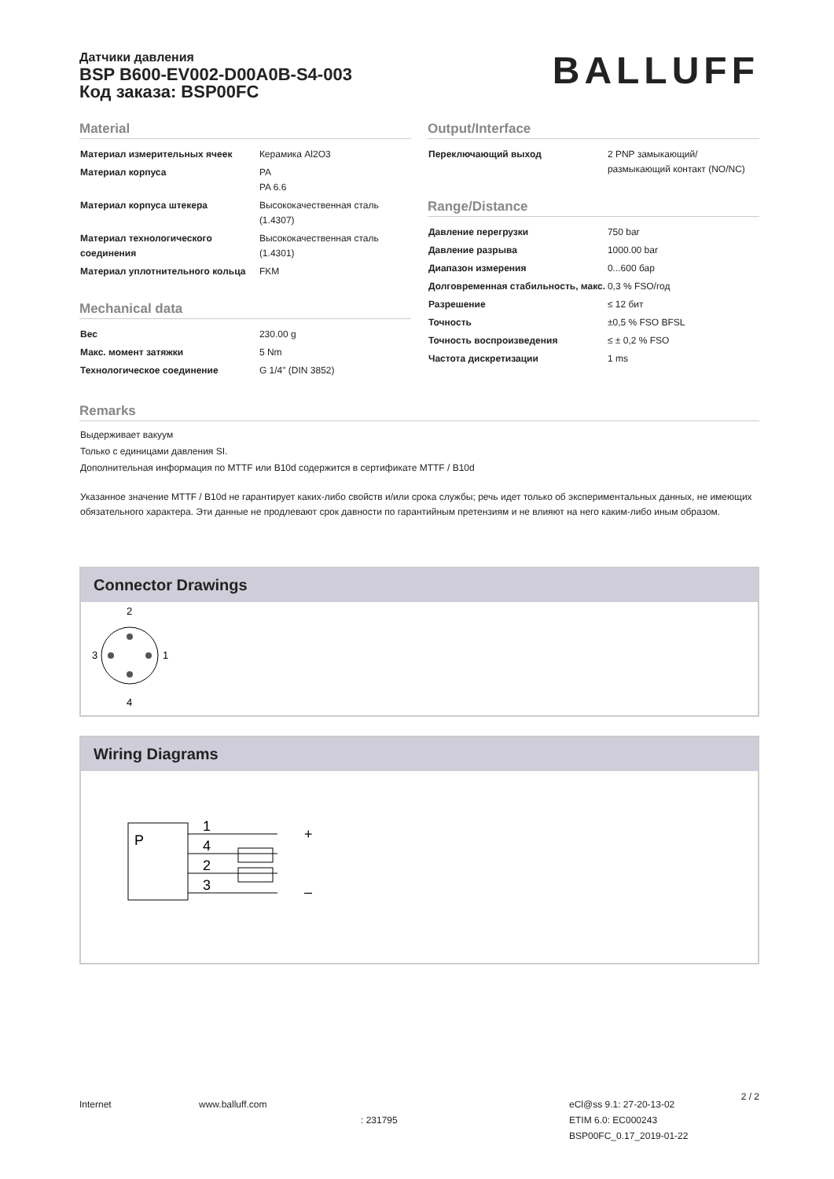Датчики давления
BSP B600-EV002-D00A0B-S4-003
Код заказа: BSP00FC
BALLUFF
Material
| Материал измерительных ячеек | Керамика Al2O3 |
| Материал корпуса | PA PA 6.6 |
| Материал корпуса штекера | Высококачественная сталь (1.4307) |
| Материал технологического соединения | Высококачественная сталь (1.4301) |
| Материал уплотнительного кольца | FKM |
Mechanical data
| Вес | 230.00 g |
| Макс. момент затяжки | 5 Nm |
| Технологическое соединение | G 1/4" (DIN 3852) |
Output/Interface
| Переключающий выход | 2 PNP замыкающий/ размыкающий контакт (NO/NC) |
Range/Distance
| Давление перегрузки | 750 bar |
| Давление разрыва | 1000.00 bar |
| Диапазон измерения | 0...600 бар |
| Долговременная стабильность, макс. | 0,3 % FSO/год |
| Разрешение | ≤ 12 бит |
| Точность | ±0,5 % FSO BFSL |
| Точность воспроизведения | ≤ ± 0,2 % FSO |
| Частота дискретизации | 1 ms |
Remarks
Выдерживает вакуум
Только с единицами давления SI.
Дополнительная информация по MTTF или B10d содержится в сертификате MTTF / B10d
Указанное значение MTTF / B10d не гарантирует каких-либо свойств и/или срока службы; речь идет только об экспериментальных данных, не имеющих обязательного характера. Эти данные не продлевают срок давности по гарантийным претензиям и не влияют на него каким-либо иным образом.
Connector Drawings
2
4
3
1
Wiring Diagrams
P
1
4
2
3
+
–
Internet www.balluff.com
: 231795
eCl@ss 9.1: 27-20-13-02
ETIM 6.0: EC000243
BSP00FC_0.17_2019-01-22
2 / 2